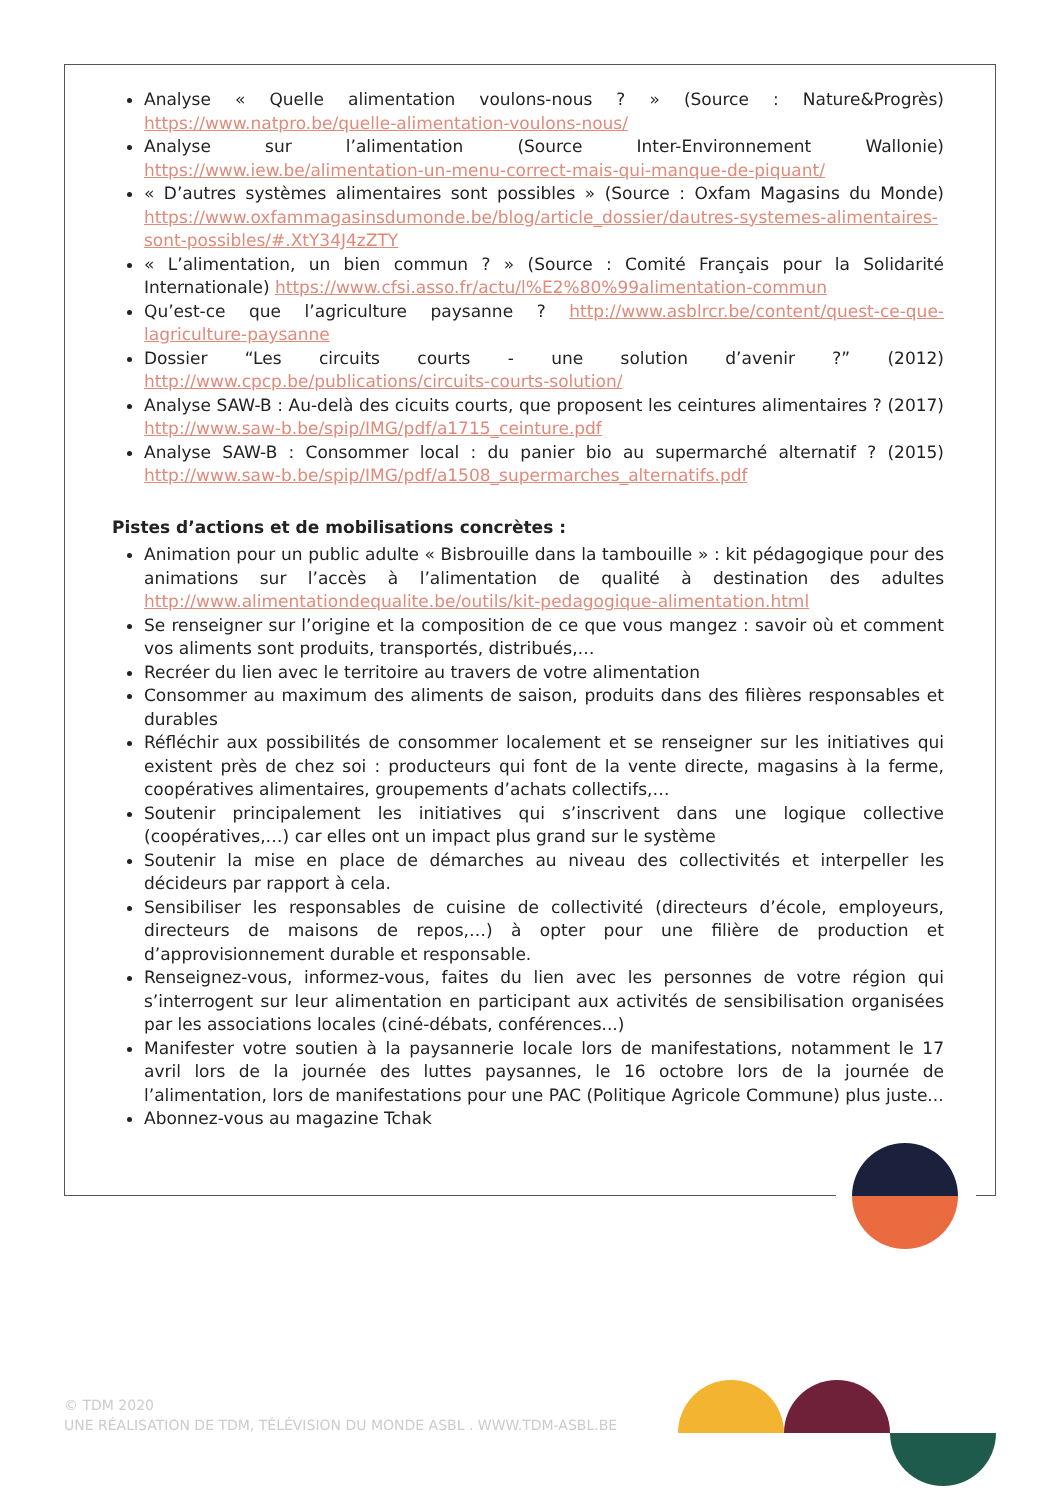Analyse « Quelle alimentation voulons-nous ? » (Source : Nature&Progrès) https://www.natpro.be/quelle-alimentation-voulons-nous/
Analyse sur l’alimentation (Source Inter-Environnement Wallonie) https://www.iew.be/alimentation-un-menu-correct-mais-qui-manque-de-piquant/
« D’autres systèmes alimentaires sont possibles » (Source : Oxfam Magasins du Monde) https://www.oxfammagasinsdumonde.be/blog/article_dossier/dautres-systemes-alimentaires-sont-possibles/#.XtY34J4zZTY
« L’alimentation, un bien commun ? » (Source : Comité Français pour la Solidarité Internationale) https://www.cfsi.asso.fr/actu/l%E2%80%99alimentation-commun
Qu’est-ce que l’agriculture paysanne ? http://www.asblrcr.be/content/quest-ce-que-lagriculture-paysanne
Dossier “Les circuits courts - une solution d’avenir ?” (2012) http://www.cpcp.be/publications/circuits-courts-solution/
Analyse SAW-B : Au-delà des cicuits courts, que proposent les ceintures alimentaires ? (2017) http://www.saw-b.be/spip/IMG/pdf/a1715_ceinture.pdf
Analyse SAW-B : Consommer local : du panier bio au supermarché alternatif ? (2015) http://www.saw-b.be/spip/IMG/pdf/a1508_supermarches_alternatifs.pdf
Pistes d’actions et de mobilisations concrètes :
Animation pour un public adulte « Bisbrouille dans la tambouille » : kit pédagogique pour des animations sur l’accès à l’alimentation de qualité à destination des adultes http://www.alimentationdequalite.be/outils/kit-pedagogique-alimentation.html
Se renseigner sur l’origine et la composition de ce que vous mangez : savoir où et comment vos aliments sont produits, transportés, distribués,…
Recréer du lien avec le territoire au travers de votre alimentation
Consommer au maximum des aliments de saison, produits dans des filières responsables et durables
Réfléchir aux possibilités de consommer localement et se renseigner sur les initiatives qui existent près de chez soi : producteurs qui font de la vente directe, magasins à la ferme, coopératives alimentaires, groupements d’achats collectifs,…
Soutenir principalement les initiatives qui s’inscrivent dans une logique collective (coopératives,…) car elles ont un impact plus grand sur le système
Soutenir la mise en place de démarches au niveau des collectivités et interpeller les décideurs par rapport à cela.
Sensibiliser les responsables de cuisine de collectivité (directeurs d’école, employeurs, directeurs de maisons de repos,…) à opter pour une filière de production et d’approvisionnement durable et responsable.
Renseignez-vous, informez-vous, faites du lien avec les personnes de votre région qui s’interrogent sur leur alimentation en participant aux activités de sensibilisation organisées par les associations locales (ciné-débats, conférences...)
Manifester votre soutien à la paysannerie locale lors de manifestations, notamment le 17 avril lors de la journée des luttes paysannes, le 16 octobre lors de la journée de l’alimentation, lors de manifestations pour une PAC (Politique Agricole Commune) plus juste...
Abonnez-vous au magazine Tchak
© TDM 2020
UNE RÉALISATION DE TDM, TÉLÉVISION DU MONDE ASBL . WWW.TDM-ASBL.BE